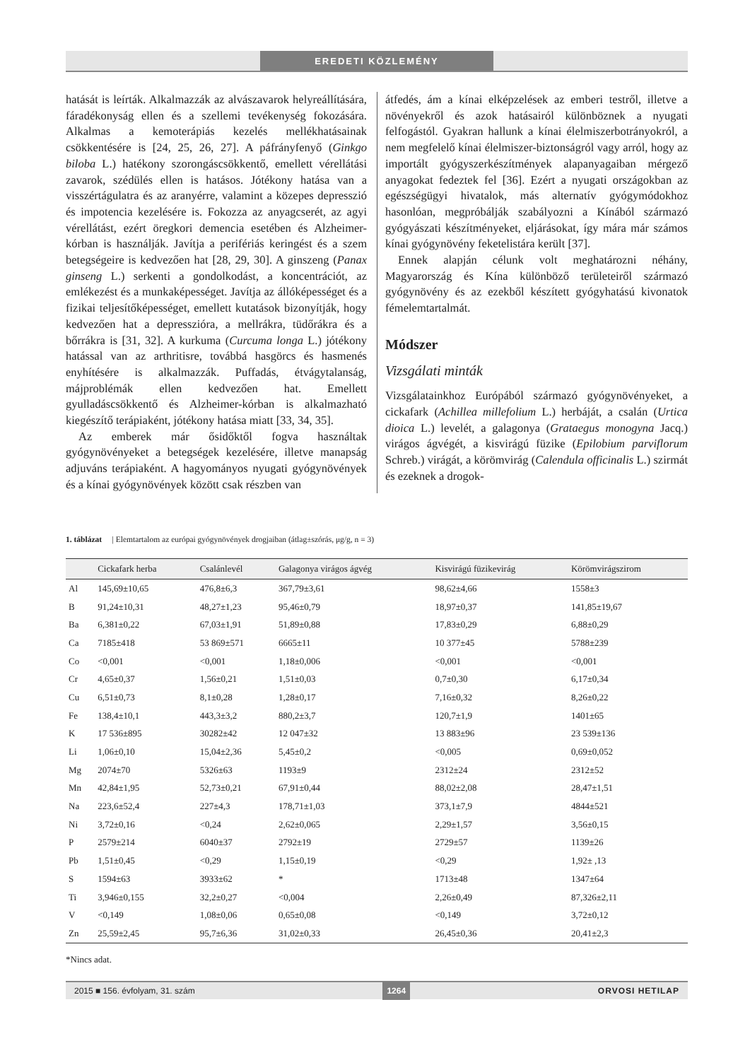EREDETI KÖZLEMÉNY
hatását is leírták. Alkalmazzák az alvászavarok helyreállítására, fáradékonyság ellen és a szellemi tevékenység fokozására. Alkalmas a kemoterápiás kezelés mellékhatásainak csökkentésére is [24, 25, 26, 27]. A páfrányfenyő (Ginkgo biloba L.) hatékony szorongáscsökkentő, emellett vérellátási zavarok, szédülés ellen is hatásos. Jótékony hatása van a visszértágulatra és az aranyérre, valamint a közepes depresszió és impotencia kezelésére is. Fokozza az anyagcserét, az agyi vérellátást, ezért öregkori demencia esetében és Alzheimer-kórban is használják. Javítja a perifériás keringést és a szem betegségeire is kedvezően hat [28, 29, 30]. A ginszeng (Panax ginseng L.) serkenti a gondolkodást, a koncentrációt, az emlékezést és a munkaképességet. Javítja az állóképességet és a fizikai teljesítőképességet, emellett kutatások bizonyítják, hogy kedvezően hat a depresszióra, a mellrákra, tüdőrákra és a bőrrákra is [31, 32]. A kurkuma (Curcuma longa L.) jótékony hatással van az arthritisre, továbbá hasgörcs és hasmenés enyhítésére is alkalmazzák. Puffadás, étvágytalanság, májproblémák ellen kedvezően hat. Emellett gyulladáscsökkentő és Alzheimer-kórban is alkalmazható kiegészítő terápiaként, jótékony hatása miatt [33, 34, 35].
Az emberek már ősidőktől fogva használtak gyógynövényeket a betegségek kezelésére, illetve manapság adjuváns terápiaként. A hagyományos nyugati gyógynövények és a kínai gyógynövények között csak részben van
átfedés, ám a kínai elképzelések az emberi testről, illetve a növényekről és azok hatásairól különböznek a nyugati felfogástól. Gyakran hallunk a kínai élelmiszerbotrányokról, a nem megfelelő kínai élelmiszer-biztonságról vagy arról, hogy az importált gyógyszerkészítmények alapanyagaiban mérgező anyagokat fedeztek fel [36]. Ezért a nyugati országokban az egészségügyi hivatalok, más alternatív gyógymódokhoz hasonlóan, megpróbálják szabályozni a Kínából származó gyógyászati készítményeket, eljárásokat, így mára már számos kínai gyógynövény feketelistára került [37].
Ennek alapján célunk volt meghatározni néhány, Magyarország és Kína különböző területeiről származó gyógynövény és az ezekből készített gyógyhatású kivonatok fémelemtartalmát.
Módszer
Vizsgálati minták
Vizsgálatainkhoz Európából származó gyógynövényeket, a cickafark (Achillea millefolium L.) herbáját, a csalán (Urtica dioica L.) levelét, a galagonya (Grataegus monogyna Jacq.) virágos ágvégét, a kisvirágú füzike (Epilobium parviflorum Schreb.) virágát, a körömvirág (Calendula officinalis L.) szirmát és ezeknek a drogok-
1. táblázat | Elemtartalom az európai gyógynövények drogjaiban (átlag±szórás, μg/g, n = 3)
| | Cickafark herba | Csalánlevél | Galagonya virágos ágvég | Kisvirágú füzikevirág | Körömvirágszirom |
| --- | --- | --- | --- | --- | --- |
| Al | 145,69±10,65 | 476,8±6,3 | 367,79±3,61 | 98,62±4,66 | 1558±3 |
| B | 91,24±10,31 | 48,27±1,23 | 95,46±0,79 | 18,97±0,37 | 141,85±19,67 |
| Ba | 6,381±0,22 | 67,03±1,91 | 51,89±0,88 | 17,83±0,29 | 6,88±0,29 |
| Ca | 7185±418 | 53 869±571 | 6665±11 | 10 377±45 | 5788±239 |
| Co | <0,001 | <0,001 | 1,18±0,006 | <0,001 | <0,001 |
| Cr | 4,65±0,37 | 1,56±0,21 | 1,51±0,03 | 0,7±0,30 | 6,17±0,34 |
| Cu | 6,51±0,73 | 8,1±0,28 | 1,28±0,17 | 7,16±0,32 | 8,26±0,22 |
| Fe | 138,4±10,1 | 443,3±3,2 | 880,2±3,7 | 120,7±1,9 | 1401±65 |
| K | 17 536±895 | 30282±42 | 12 047±32 | 13 883±96 | 23 539±136 |
| Li | 1,06±0,10 | 15,04±2,36 | 5,45±0,2 | <0,005 | 0,69±0,052 |
| Mg | 2074±70 | 5326±63 | 1193±9 | 2312±24 | 2312±52 |
| Mn | 42,84±1,95 | 52,73±0,21 | 67,91±0,44 | 88,02±2,08 | 28,47±1,51 |
| Na | 223,6±52,4 | 227±4,3 | 178,71±1,03 | 373,1±7,9 | 4844±521 |
| Ni | 3,72±0,16 | <0,24 | 2,62±0,065 | 2,29±1,57 | 3,56±0,15 |
| P | 2579±214 | 6040±37 | 2792±19 | 2729±57 | 1139±26 |
| Pb | 1,51±0,45 | <0,29 | 1,15±0,19 | <0,29 | 1,92± ,13 |
| S | 1594±63 | 3933±62 | * | 1713±48 | 1347±64 |
| Ti | 3,946±0,155 | 32,2±0,27 | <0,004 | 2,26±0,49 | 87,326±2,11 |
| V | <0,149 | 1,08±0,06 | 0,65±0,08 | <0,149 | 3,72±0,12 |
| Zn | 25,59±2,45 | 95,7±6,36 | 31,02±0,33 | 26,45±0,36 | 20,41±2,3 |
*Nincs adat.
2015 ■ 156. évfolyam, 31. szám 1264 ORVOSI HETILAP